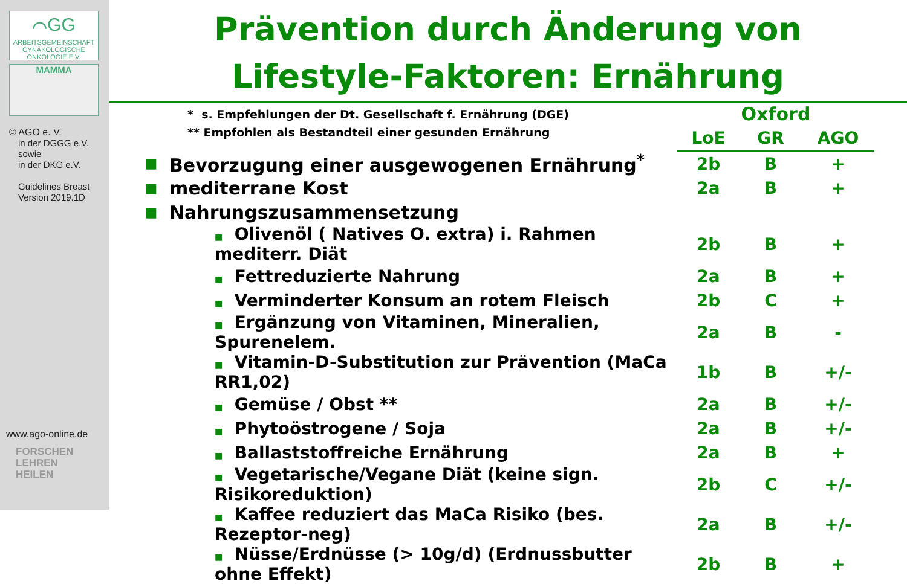⌒GG
ARBEITSGEMEINSCHAFT GYNÄKOLOGISCHE ONKOLOGIE E.V.
MAMMA
© AGO e. V.
in der DGGG e.V.
sowie
in der DKG e.V.
Guidelines Breast
Version 2019.1D
www.ago-online.de
FORSCHEN
LEHREN
HEILEN
Prävention durch Änderung von
Lifestyle-Faktoren: Ernährung
* s. Empfehlungen der Dt. Gesellschaft f. Ernährung (DGE)
** Empfohlen als Bestandteil einer gesunden Ernährung
| | | Oxford | | |
| | | LoE | GR | AGO |
| ■ | Bevorzugung einer ausgewogenen Ernährung<sup>*</sup> | 2b | B | + |
| ■ | mediterrane Kost | 2a | B | + |
| ■ | Nahrungszusammensetzung | | | |
| | ■ Olivenöl ( Natives O. extra) i. Rahmen mediterr. Diät | 2b | B | + |
| | ■ Fettreduzierte Nahrung | 2a | B | + |
| | ■ Verminderter Konsum an rotem Fleisch | 2b | C | + |
| | ■ Ergänzung von Vitaminen, Mineralien, Spurenelem. | 2a | B | - |
| | ■ Vitamin-D-Substitution zur Prävention (MaCa RR1,02) | 1b | B | +/- |
| | ■ Gemüse / Obst ** | 2a | B | +/- |
| | ■ Phytoöstrogene / Soja | 2a | B | +/- |
| | ■ Ballaststoffreiche Ernährung | 2a | B | + |
| | ■ Vegetarische/Vegane Diät (keine sign. Risikoreduktion) | 2b | C | +/- |
| | ■ Kaffee reduziert das MaCa Risiko (bes. Rezeptor-neg) | 2a | B | +/- |
| | ■ Nüsse/Erdnüsse (> 10g/d) (Erdnussbutter ohne Effekt) | 2b | B | + |